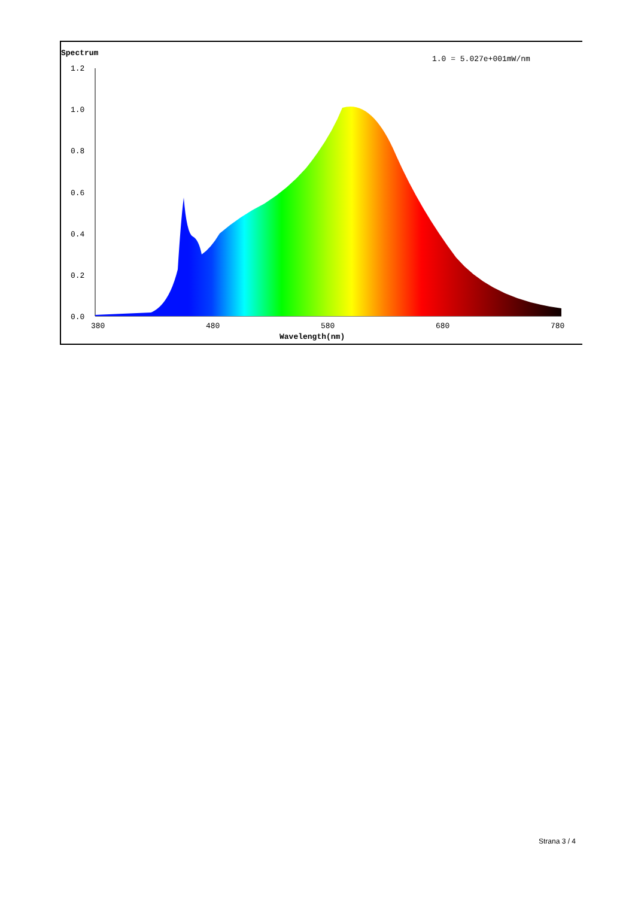Spectrum
1.0 = 5.027e+001mW/nm
1.2
1.0
0.8
0.6
0.4
0.2
0.0
380
480
580
680
780
Wavelength(nm)
Strana 3 / 4